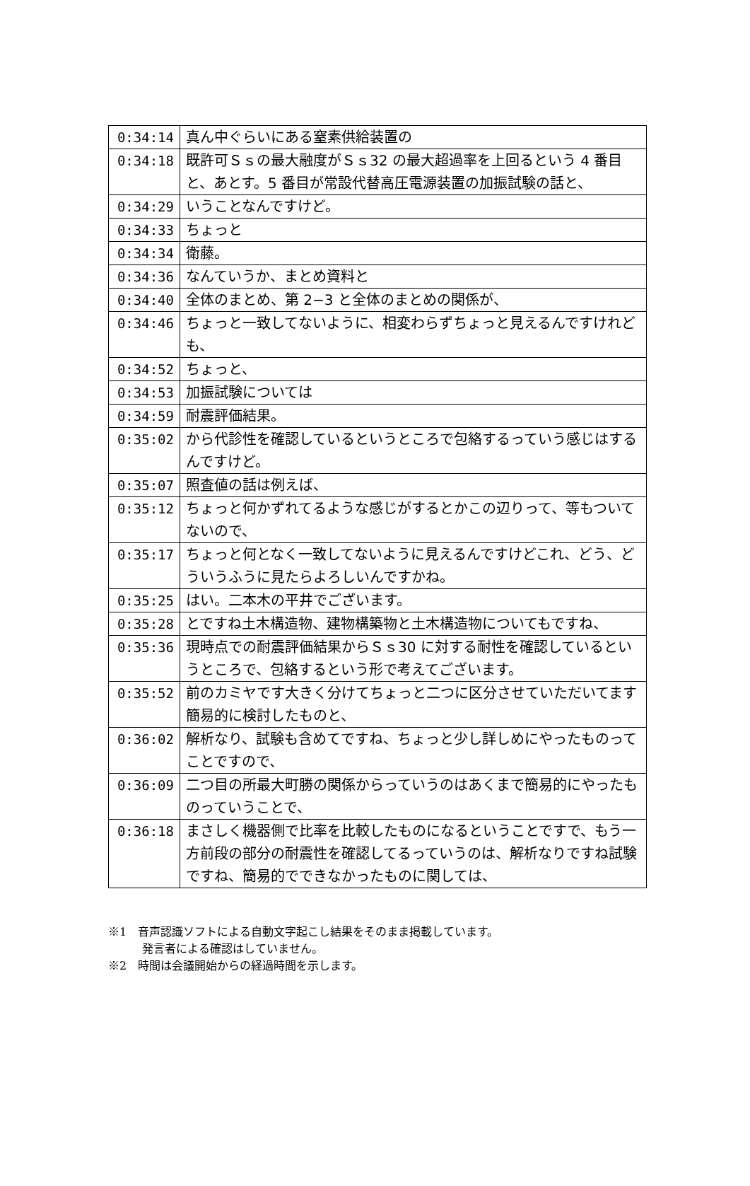| 0:34:14 | 真ん中ぐらいにある窒素供給装置の |
| 0:34:18 | 既許可Ｓｓの最大融度がＳｓ32 の最大超過率を上回るという 4 番目と、あとす。5 番目が常設代替高圧電源装置の加振試験の話と、 |
| 0:34:29 | いうことなんですけど。 |
| 0:34:33 | ちょっと |
| 0:34:34 | 衛藤。 |
| 0:34:36 | なんていうか、まとめ資料と |
| 0:34:40 | 全体のまとめ、第 2−3 と全体のまとめの関係が、 |
| 0:34:46 | ちょっと一致してないように、相変わらずちょっと見えるんですけれども、 |
| 0:34:52 | ちょっと、 |
| 0:34:53 | 加振試験については |
| 0:34:59 | 耐震評価結果。 |
| 0:35:02 | から代診性を確認しているというところで包絡するっていう感じはするんですけど。 |
| 0:35:07 | 照査値の話は例えば、 |
| 0:35:12 | ちょっと何かずれてるような感じがするとかこの辺りって、等もついてないので、 |
| 0:35:17 | ちょっと何となく一致してないように見えるんですけどこれ、どう、どういうふうに見たらよろしいんですかね。 |
| 0:35:25 | はい。二本木の平井でございます。 |
| 0:35:28 | とですね土木構造物、建物構築物と土木構造物についてもですね、 |
| 0:35:36 | 現時点での耐震評価結果からＳｓ30 に対する耐性を確認しているというところで、包絡するという形で考えてございます。 |
| 0:35:52 | 前のカミヤです大きく分けてちょっと二つに区分させていただいてます簡易的に検討したものと、 |
| 0:36:02 | 解析なり、試験も含めてですね、ちょっと少し詳しめにやったものってことですので、 |
| 0:36:09 | 二つ目の所最大町勝の関係からっていうのはあくまで簡易的にやったものっていうことで、 |
| 0:36:18 | まさしく機器側で比率を比較したものになるということですで、もう一方前段の部分の耐震性を確認してるっていうのは、解析なりですね試験ですね、簡易的でできなかったものに関しては、 |
※1　音声認識ソフトによる自動文字起こし結果をそのまま掲載しています。
　　　発言者による確認はしていません。
※2　時間は会議開始からの経過時間を示します。